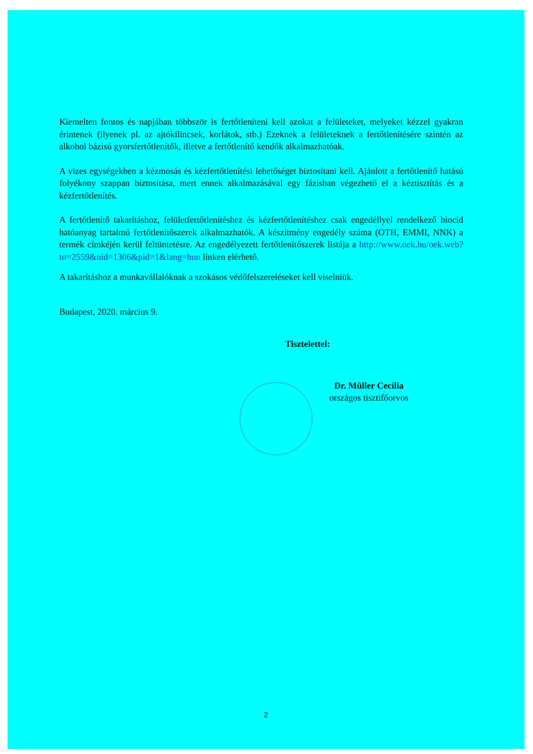Kiemelten fontos és napjában többször is fertőtleníteni kell azokat a felületeket, melyeket kézzel gyakran érintenek (ilyenek pl. az ajtókilincsek, korlátok, stb.) Ezeknek a felületeknek a fertőtlenítésére szintén az alkohol bázisú gyorsfertőtlenítők, illetve a fertőtlenítő kendők alkalmazhatóak.
A vizes egységekben a kézmosás és kézfertőtlenítési lehetőséget biztosítani kell. Ajánlott a fertőtlenítő hatású folyékony szappan biztosítása, mert ennek alkalmazásával egy fázisban végezhető el a kéztisztítás és a kézfertőtlenítés.
A fertőtlenítő takarításhoz, felületfertőtlenítéshez és kézfertőtlenítéshez csak engedéllyel rendelkező biocid hatóanyag tartalmú fertőtlenítőszerek alkalmazhatók. A készítmény engedély száma (OTH, EMMI, NNK) a termék címkéjén kerül feltüntetésre. Az engedélyezett fertőtlenítőszerek listája a http://www.oek.hu/oek.web?to=2559&nid=1306&pid=1&lang=hun linken elérhető.
A takarításhoz a munkavállalóknak a szokásos védőfelszereléseket kell viselniük.
Budapest, 2020. március 9.
Tisztelettel:
Dr. Müller Cecília
országos tisztifőorvos
2